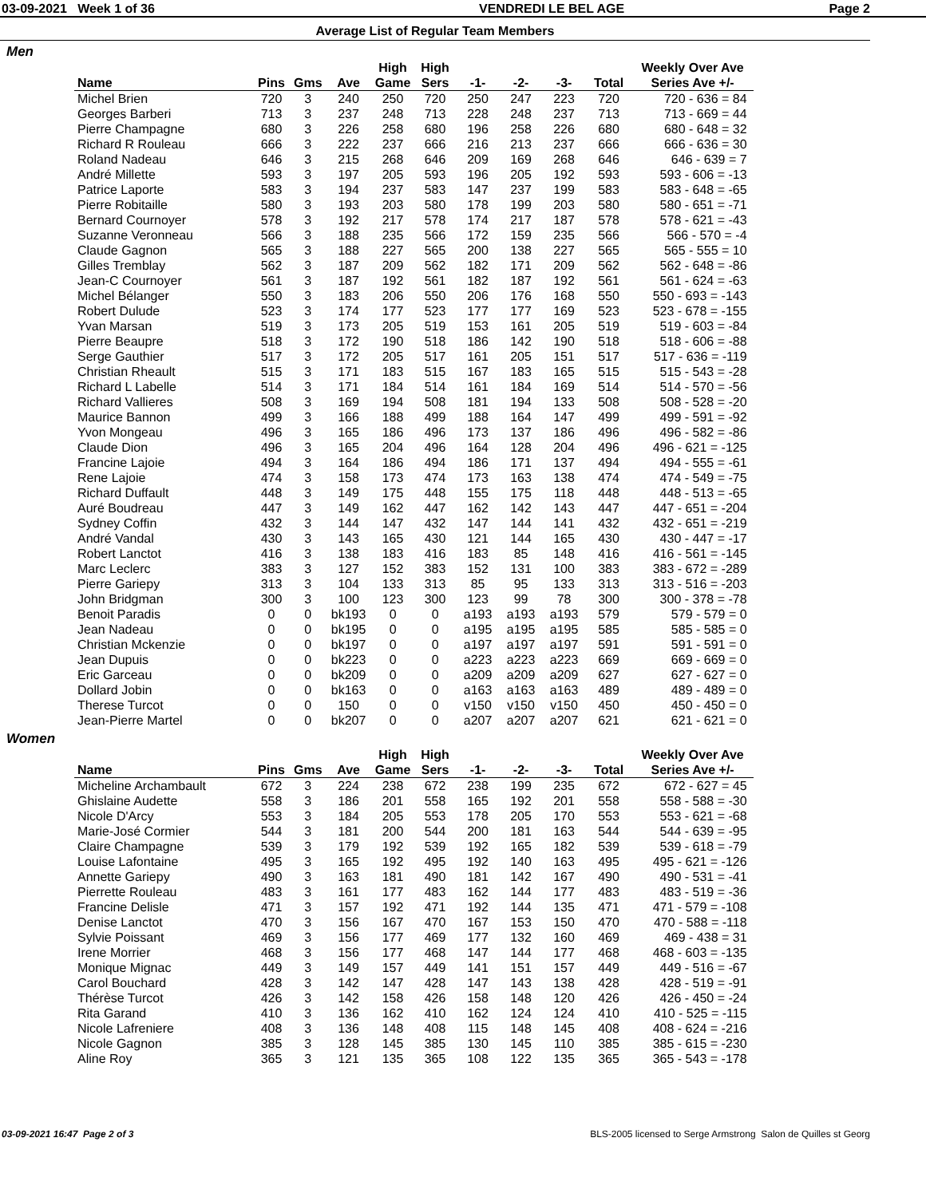03-09-2021 Week 1 of 36 VENDREDI LE BEL AGE Page 2
Average List of Regular Team Members
Men
| | | | | High | High | | | | | Weekly Over Ave |
| --- | --- | --- | --- | --- | --- | --- | --- | --- | --- | --- |
| Name | Pins | Gms | Ave | Game | Sers | -1- | -2- | -3- | Total | Series Ave +/- |
| Michel Brien | 720 | 3 | 240 | 250 | 720 | 250 | 247 | 223 | 720 | 720 - 636 = 84 |
| Georges Barberi | 713 | 3 | 237 | 248 | 713 | 228 | 248 | 237 | 713 | 713 - 669 = 44 |
| Pierre Champagne | 680 | 3 | 226 | 258 | 680 | 196 | 258 | 226 | 680 | 680 - 648 = 32 |
| Richard R Rouleau | 666 | 3 | 222 | 237 | 666 | 216 | 213 | 237 | 666 | 666 - 636 = 30 |
| Roland Nadeau | 646 | 3 | 215 | 268 | 646 | 209 | 169 | 268 | 646 | 646 - 639 = 7 |
| André Millette | 593 | 3 | 197 | 205 | 593 | 196 | 205 | 192 | 593 | 593 - 606 = -13 |
| Patrice Laporte | 583 | 3 | 194 | 237 | 583 | 147 | 237 | 199 | 583 | 583 - 648 = -65 |
| Pierre Robitaille | 580 | 3 | 193 | 203 | 580 | 178 | 199 | 203 | 580 | 580 - 651 = -71 |
| Bernard Cournoyer | 578 | 3 | 192 | 217 | 578 | 174 | 217 | 187 | 578 | 578 - 621 = -43 |
| Suzanne Veronneau | 566 | 3 | 188 | 235 | 566 | 172 | 159 | 235 | 566 | 566 - 570 = -4 |
| Claude Gagnon | 565 | 3 | 188 | 227 | 565 | 200 | 138 | 227 | 565 | 565 - 555 = 10 |
| Gilles Tremblay | 562 | 3 | 187 | 209 | 562 | 182 | 171 | 209 | 562 | 562 - 648 = -86 |
| Jean-C Cournoyer | 561 | 3 | 187 | 192 | 561 | 182 | 187 | 192 | 561 | 561 - 624 = -63 |
| Michel Bélanger | 550 | 3 | 183 | 206 | 550 | 206 | 176 | 168 | 550 | 550 - 693 = -143 |
| Robert Dulude | 523 | 3 | 174 | 177 | 523 | 177 | 177 | 169 | 523 | 523 - 678 = -155 |
| Yvan Marsan | 519 | 3 | 173 | 205 | 519 | 153 | 161 | 205 | 519 | 519 - 603 = -84 |
| Pierre Beaupre | 518 | 3 | 172 | 190 | 518 | 186 | 142 | 190 | 518 | 518 - 606 = -88 |
| Serge Gauthier | 517 | 3 | 172 | 205 | 517 | 161 | 205 | 151 | 517 | 517 - 636 = -119 |
| Christian Rheault | 515 | 3 | 171 | 183 | 515 | 167 | 183 | 165 | 515 | 515 - 543 = -28 |
| Richard L Labelle | 514 | 3 | 171 | 184 | 514 | 161 | 184 | 169 | 514 | 514 - 570 = -56 |
| Richard Vallieres | 508 | 3 | 169 | 194 | 508 | 181 | 194 | 133 | 508 | 508 - 528 = -20 |
| Maurice Bannon | 499 | 3 | 166 | 188 | 499 | 188 | 164 | 147 | 499 | 499 - 591 = -92 |
| Yvon Mongeau | 496 | 3 | 165 | 186 | 496 | 173 | 137 | 186 | 496 | 496 - 582 = -86 |
| Claude Dion | 496 | 3 | 165 | 204 | 496 | 164 | 128 | 204 | 496 | 496 - 621 = -125 |
| Francine Lajoie | 494 | 3 | 164 | 186 | 494 | 186 | 171 | 137 | 494 | 494 - 555 = -61 |
| Rene Lajoie | 474 | 3 | 158 | 173 | 474 | 173 | 163 | 138 | 474 | 474 - 549 = -75 |
| Richard Duffault | 448 | 3 | 149 | 175 | 448 | 155 | 175 | 118 | 448 | 448 - 513 = -65 |
| Auré Boudreau | 447 | 3 | 149 | 162 | 447 | 162 | 142 | 143 | 447 | 447 - 651 = -204 |
| Sydney Coffin | 432 | 3 | 144 | 147 | 432 | 147 | 144 | 141 | 432 | 432 - 651 = -219 |
| André Vandal | 430 | 3 | 143 | 165 | 430 | 121 | 144 | 165 | 430 | 430 - 447 = -17 |
| Robert Lanctot | 416 | 3 | 138 | 183 | 416 | 183 | 85 | 148 | 416 | 416 - 561 = -145 |
| Marc Leclerc | 383 | 3 | 127 | 152 | 383 | 152 | 131 | 100 | 383 | 383 - 672 = -289 |
| Pierre Gariepy | 313 | 3 | 104 | 133 | 313 | 85 | 95 | 133 | 313 | 313 - 516 = -203 |
| John Bridgman | 300 | 3 | 100 | 123 | 300 | 123 | 99 | 78 | 300 | 300 - 378 = -78 |
| Benoit Paradis | 0 | 0 | bk193 | 0 | 0 | a193 | a193 | a193 | 579 | 579 - 579 = 0 |
| Jean Nadeau | 0 | 0 | bk195 | 0 | 0 | a195 | a195 | a195 | 585 | 585 - 585 = 0 |
| Christian Mckenzie | 0 | 0 | bk197 | 0 | 0 | a197 | a197 | a197 | 591 | 591 - 591 = 0 |
| Jean Dupuis | 0 | 0 | bk223 | 0 | 0 | a223 | a223 | a223 | 669 | 669 - 669 = 0 |
| Eric Garceau | 0 | 0 | bk209 | 0 | 0 | a209 | a209 | a209 | 627 | 627 - 627 = 0 |
| Dollard Jobin | 0 | 0 | bk163 | 0 | 0 | a163 | a163 | a163 | 489 | 489 - 489 = 0 |
| Therese Turcot | 0 | 0 | 150 | 0 | 0 | v150 | v150 | v150 | 450 | 450 - 450 = 0 |
| Jean-Pierre Martel | 0 | 0 | bk207 | 0 | 0 | a207 | a207 | a207 | 621 | 621 - 621 = 0 |
Women
| | | | | High | High | | | | | Weekly Over Ave |
| --- | --- | --- | --- | --- | --- | --- | --- | --- | --- | --- |
| Name | Pins | Gms | Ave | Game | Sers | -1- | -2- | -3- | Total | Series Ave +/- |
| Micheline Archambault | 672 | 3 | 224 | 238 | 672 | 238 | 199 | 235 | 672 | 672 - 627 = 45 |
| Ghislaine Audette | 558 | 3 | 186 | 201 | 558 | 165 | 192 | 201 | 558 | 558 - 588 = -30 |
| Nicole D'Arcy | 553 | 3 | 184 | 205 | 553 | 178 | 205 | 170 | 553 | 553 - 621 = -68 |
| Marie-José Cormier | 544 | 3 | 181 | 200 | 544 | 200 | 181 | 163 | 544 | 544 - 639 = -95 |
| Claire Champagne | 539 | 3 | 179 | 192 | 539 | 192 | 165 | 182 | 539 | 539 - 618 = -79 |
| Louise Lafontaine | 495 | 3 | 165 | 192 | 495 | 192 | 140 | 163 | 495 | 495 - 621 = -126 |
| Annette Gariepy | 490 | 3 | 163 | 181 | 490 | 181 | 142 | 167 | 490 | 490 - 531 = -41 |
| Pierrette Rouleau | 483 | 3 | 161 | 177 | 483 | 162 | 144 | 177 | 483 | 483 - 519 = -36 |
| Francine Delisle | 471 | 3 | 157 | 192 | 471 | 192 | 144 | 135 | 471 | 471 - 579 = -108 |
| Denise Lanctot | 470 | 3 | 156 | 167 | 470 | 167 | 153 | 150 | 470 | 470 - 588 = -118 |
| Sylvie Poissant | 469 | 3 | 156 | 177 | 469 | 177 | 132 | 160 | 469 | 469 - 438 = 31 |
| Irene Morrier | 468 | 3 | 156 | 177 | 468 | 147 | 144 | 177 | 468 | 468 - 603 = -135 |
| Monique Mignac | 449 | 3 | 149 | 157 | 449 | 141 | 151 | 157 | 449 | 449 - 516 = -67 |
| Carol Bouchard | 428 | 3 | 142 | 147 | 428 | 147 | 143 | 138 | 428 | 428 - 519 = -91 |
| Thérèse Turcot | 426 | 3 | 142 | 158 | 426 | 158 | 148 | 120 | 426 | 426 - 450 = -24 |
| Rita Garand | 410 | 3 | 136 | 162 | 410 | 162 | 124 | 124 | 410 | 410 - 525 = -115 |
| Nicole Lafreniere | 408 | 3 | 136 | 148 | 408 | 115 | 148 | 145 | 408 | 408 - 624 = -216 |
| Nicole Gagnon | 385 | 3 | 128 | 145 | 385 | 130 | 145 | 110 | 385 | 385 - 615 = -230 |
| Aline Roy | 365 | 3 | 121 | 135 | 365 | 108 | 122 | 135 | 365 | 365 - 543 = -178 |
03-09-2021 16:47 Page 2 of 3 BLS-2005 licensed to Serge Armstrong Salon de Quilles st Georg